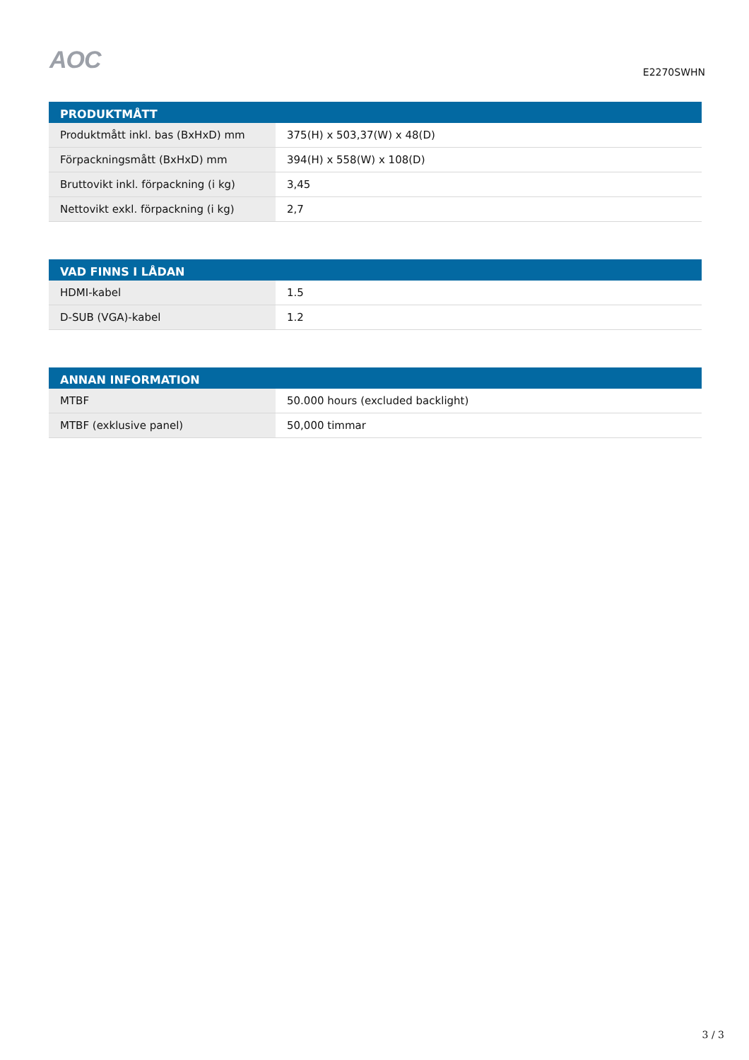AOC
E2270SWHN
| PRODUKTMÅTT | |
| --- | --- |
| Produktmått inkl. bas (BxHxD) mm | 375(H) x 503,37(W) x 48(D) |
| Förpackningsmått (BxHxD) mm | 394(H) x 558(W) x 108(D) |
| Bruttovikt inkl. förpackning (i kg) | 3,45 |
| Nettovikt exkl. förpackning (i kg) | 2,7 |
| VAD FINNS I LÅDAN | |
| --- | --- |
| HDMI-kabel | 1.5 |
| D-SUB (VGA)-kabel | 1.2 |
| ANNAN INFORMATION | |
| --- | --- |
| MTBF | 50.000 hours (excluded backlight) |
| MTBF (exklusive panel) | 50,000 timmar |
3 / 3